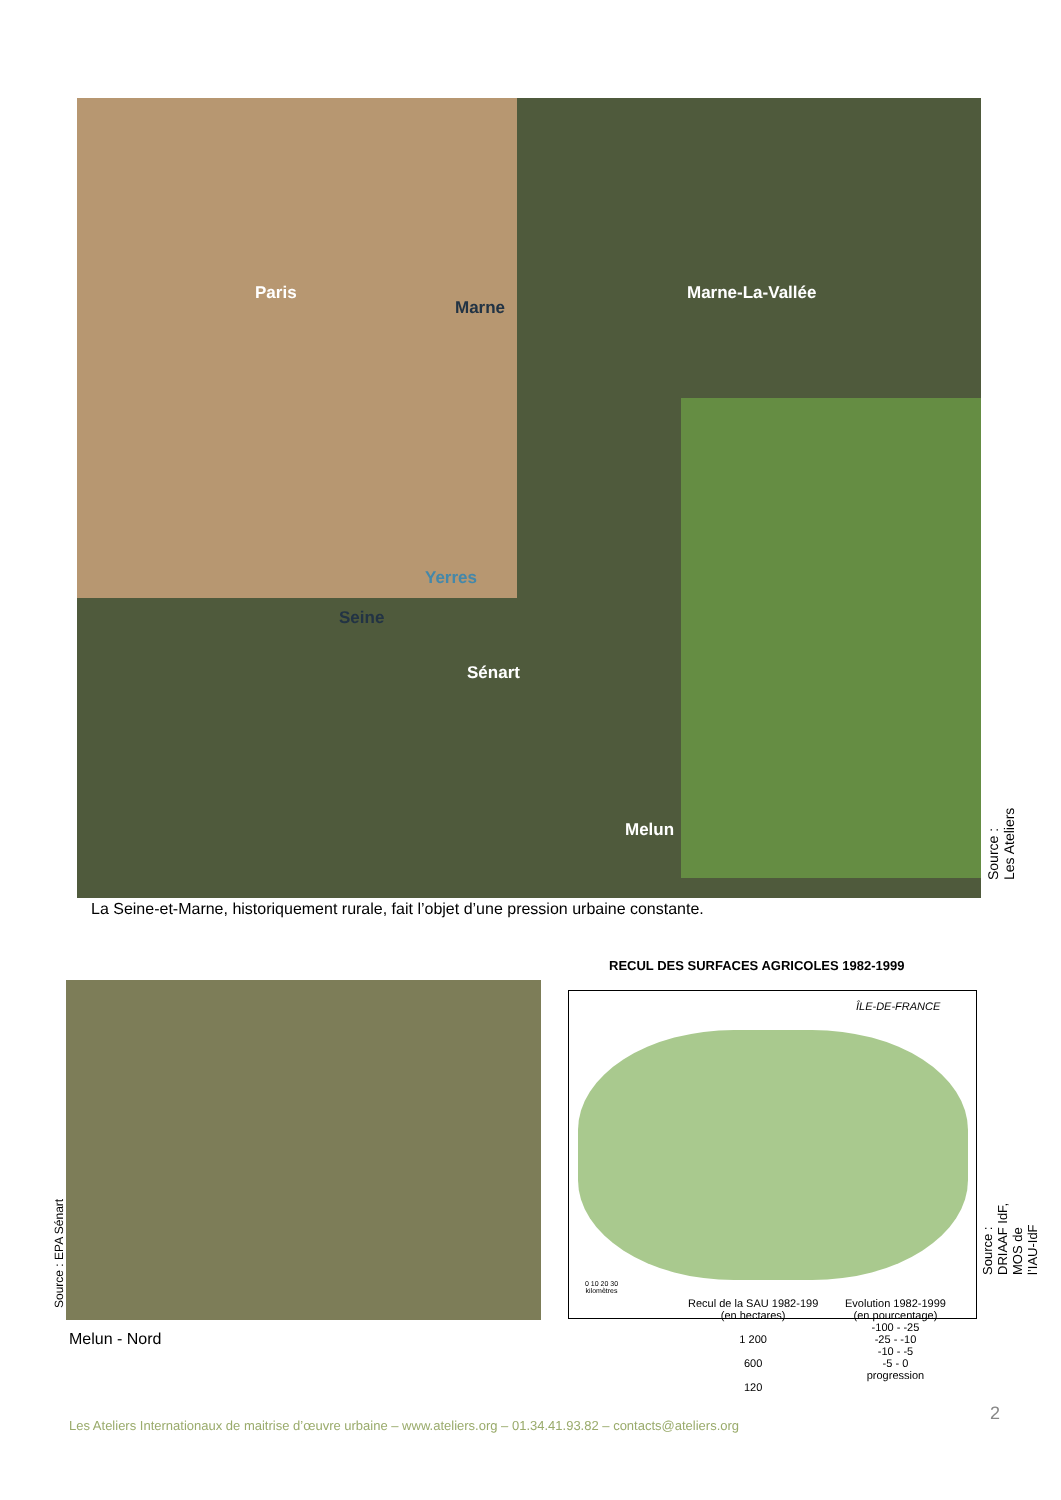Paris
Marne
Marne-La-Vallée
Yerres
Seine
Sénart
Melun
Source : Les Ateliers
La Seine-et-Marne, historiquement rurale, fait l’objet d’une pression urbaine constante.
Source : EPA Sénart
Melun - Nord
RECUL DES SURFACES AGRICOLES 1982-1999
ÎLE-DE-FRANCE
Source : DRIAAF IdF, MOS de l’IAU-IdF
0 10 20 30
kilomètres
Recul de la SAU 1982-199
(en hectares)
1 200
600
120
Evolution 1982-1999
(en pourcentage)
-100 - -25
-25 - -10
-10 - -5
-5 - 0
progression
Les Ateliers Internationaux de maitrise d’œuvre urbaine – www.ateliers.org – 01.34.41.93.82 – contacts@ateliers.org
2